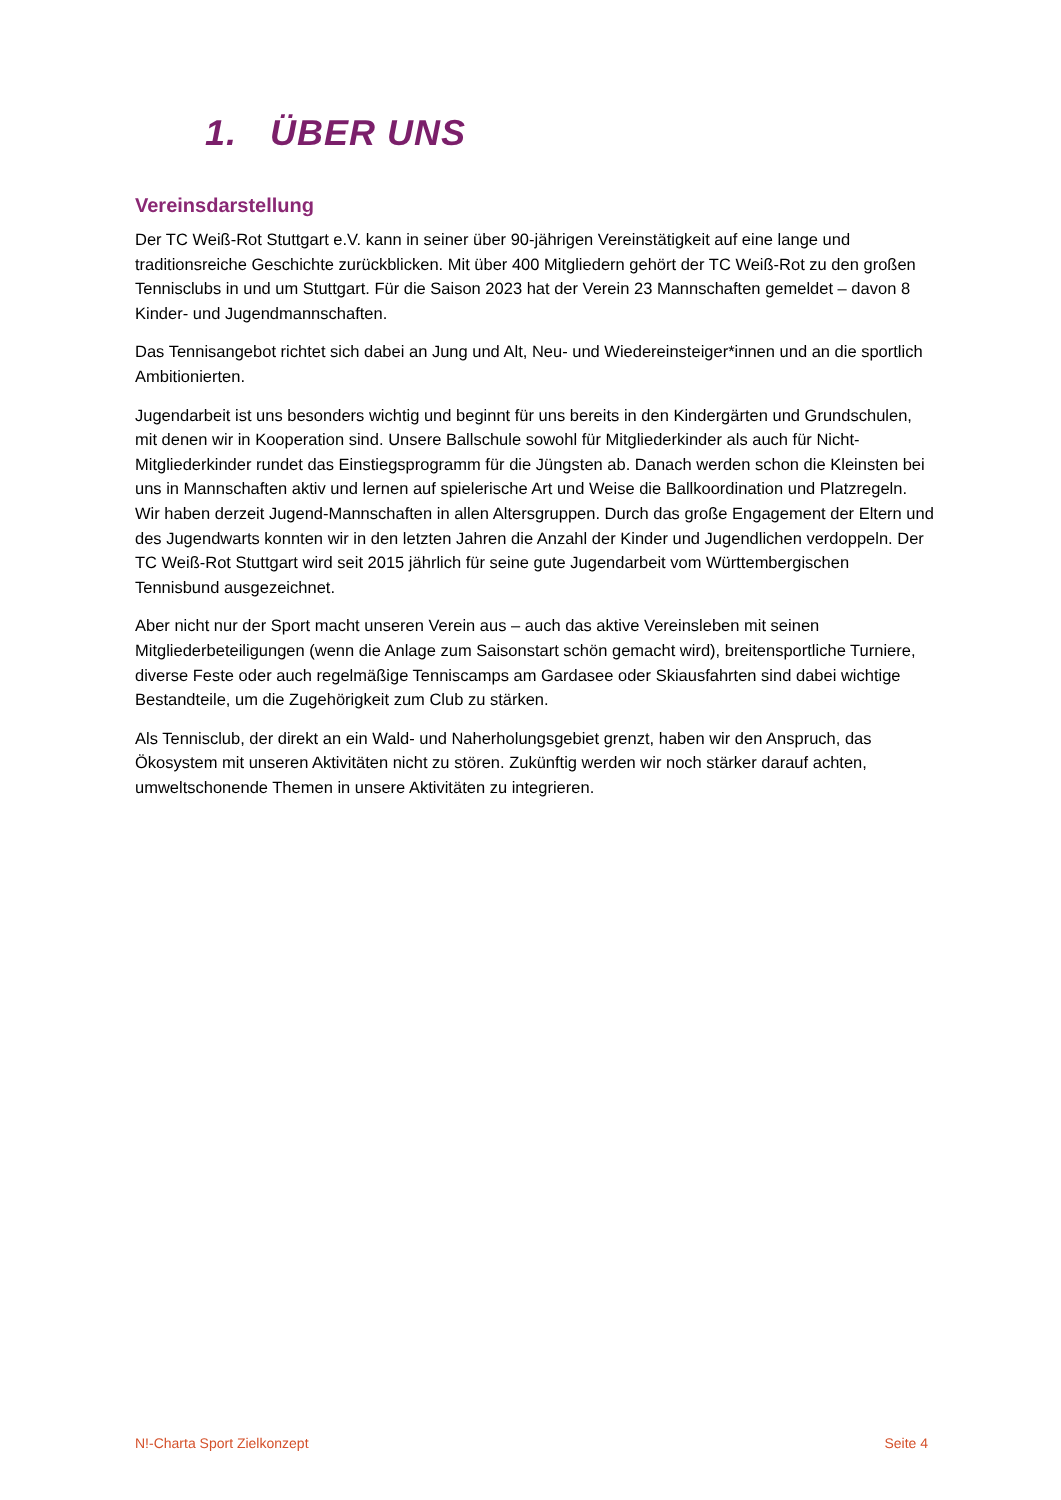1. ÜBER UNS
Vereinsdarstellung
Der TC Weiß-Rot Stuttgart e.V. kann in seiner über 90-jährigen Vereinstätigkeit auf eine lange und traditionsreiche Geschichte zurückblicken. Mit über 400 Mitgliedern gehört der TC Weiß-Rot zu den großen Tennisclubs in und um Stuttgart. Für die Saison 2023 hat der Verein 23 Mannschaften gemeldet – davon 8 Kinder- und Jugendmannschaften.
Das Tennisangebot richtet sich dabei an Jung und Alt, Neu- und Wiedereinsteiger*innen und an die sportlich Ambitionierten.
Jugendarbeit ist uns besonders wichtig und beginnt für uns bereits in den Kindergärten und Grundschulen, mit denen wir in Kooperation sind. Unsere Ballschule sowohl für Mitgliederkinder als auch für Nicht-Mitgliederkinder rundet das Einstiegsprogramm für die Jüngsten ab. Danach werden schon die Kleinsten bei uns in Mannschaften aktiv und lernen auf spielerische Art und Weise die Ballkoordination und Platzregeln. Wir haben derzeit Jugend-Mannschaften in allen Altersgruppen. Durch das große Engagement der Eltern und des Jugendwarts konnten wir in den letzten Jahren die Anzahl der Kinder und Jugendlichen verdoppeln. Der TC Weiß-Rot Stuttgart wird seit 2015 jährlich für seine gute Jugendarbeit vom Württembergischen Tennisbund ausgezeichnet.
Aber nicht nur der Sport macht unseren Verein aus – auch das aktive Vereinsleben mit seinen Mitgliederbeteiligungen (wenn die Anlage zum Saisonstart schön gemacht wird), breitensportliche Turniere, diverse Feste oder auch regelmäßige Tenniscamps am Gardasee oder Skiausfahrten sind dabei wichtige Bestandteile, um die Zugehörigkeit zum Club zu stärken.
Als Tennisclub, der direkt an ein Wald- und Naherholungsgebiet grenzt, haben wir den Anspruch, das Ökosystem mit unseren Aktivitäten nicht zu stören. Zukünftig werden wir noch stärker darauf achten, umweltschonende Themen in unsere Aktivitäten zu integrieren.
N!-Charta Sport Zielkonzept Seite 4